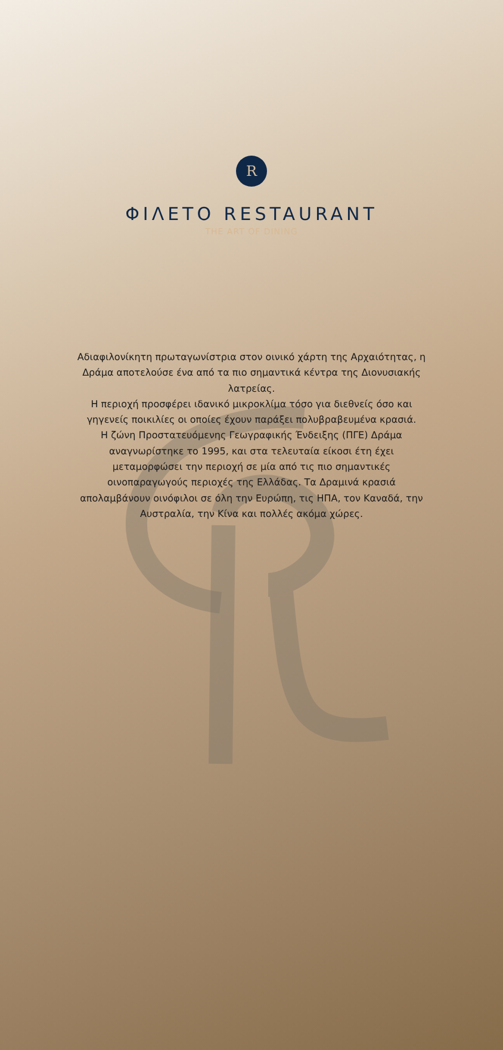R
ΦΙΛΕΤΟ RESTAURANT
THE ART OF DINING
Αδιαφιλονίκητη πρωταγωνίστρια στον οινικό χάρτη της Αρχαιότητας, η Δράμα αποτελούσε ένα από τα πιο σημαντικά κέντρα της Διονυσιακής λατρείας.
Η περιοχή προσφέρει ιδανικό μικροκλίμα τόσο για διεθνείς όσο και γηγενείς ποικιλίες οι οποίες έχουν παράξει πολυβραβευμένα κρασιά.
Η ζώνη Προστατευόμενης Γεωγραφικής Ένδειξης (ΠΓΕ) Δράμα αναγνωρίστηκε το 1995, και στα τελευταία είκοσι έτη έχει μεταμορφώσει την περιοχή σε μία από τις πιο σημαντικές οινοπαραγωγούς περιοχές της Ελλάδας. Τα Δραμινά κρασιά απολαμβάνουν οινόφιλοι σε όλη την Ευρώπη, τις ΗΠΑ, τον Καναδά, την Αυστραλία, την Κίνα και πολλές ακόμα χώρες.